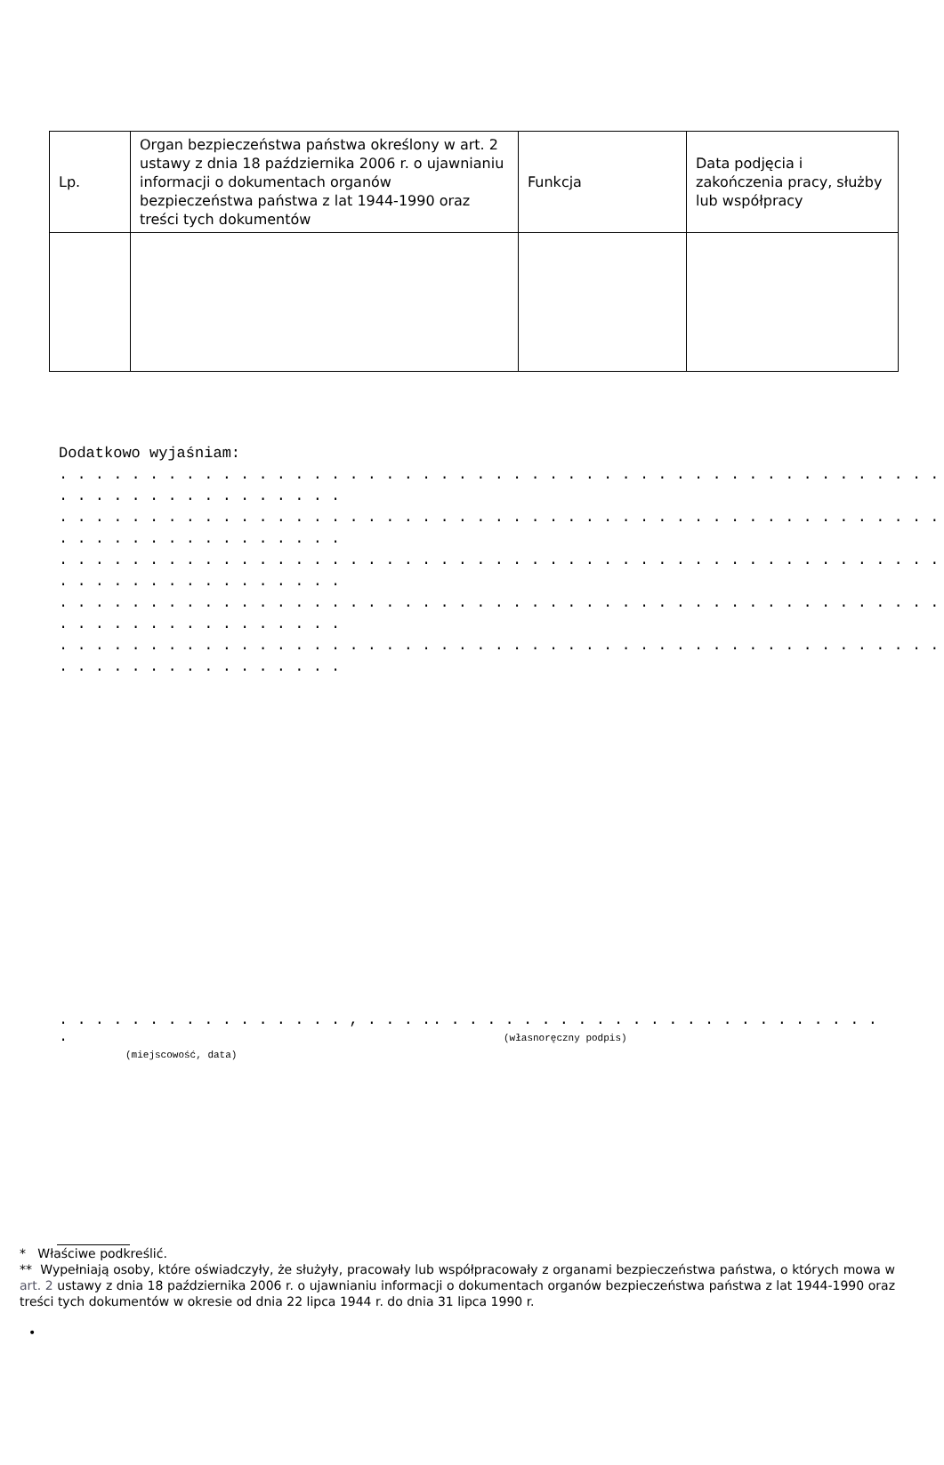| Lp. | Organ bezpieczeństwa państwa określony w art. 2 ustawy z dnia 18 października 2006 r. o ujawnianiu informacji o dokumentach organów bezpieczeństwa państwa z lat 1944-1990 oraz treści tych dokumentów | Funkcja | Data podjęcia i zakończenia pracy, służby lub współpracy |
Dodatkowo wyjaśniam:
. . . . . . . . . . . . . . . . . . . . . . . . . . . . . . . . . . . . . . . . . . . . . . . . . . . . . . . . . . . . . . . . .
. . . . . . . . . . . . . . . . . . . . . . . . . . . . . . . . . . . . . . . . . . . . . . . . . . . . . . . . . . . . . . . . .
. . . . . . . . . . . . . . . . . . . . . . . . . . . . . . . . . . . . . . . . . . . . . . . . . . . . . . . . . . . . . . . . .
. . . . . . . . . . . . . . . . . . . . . . . . . . . . . . . . . . . . . . . . . . . . . . . . . . . . . . . . . . . . . . . . .
. . . . . . . . . . . . . . . . . . . . . . . . . . . . . . . . . . . . . . . . . . . . . . . . . . . . . . . . . . . . . . . . .
. . . . . . . . . . . . . . . . , . . . . .
(miejscowość, data)
. . . . . . . . . . . . . . . . . . . . . . . . .
(własnoręczny podpis)
* Właściwe podkreślić.
** Wypełniają osoby, które oświadczyły, że służyły, pracowały lub współpracowały z organami bezpieczeństwa państwa, o których mowa w art. 2 ustawy z dnia 18 października 2006 r. o ujawnianiu informacji o dokumentach organów bezpieczeństwa państwa z lat 1944-1990 oraz treści tych dokumentów w okresie od dnia 22 lipca 1944 r. do dnia 31 lipca 1990 r.
•